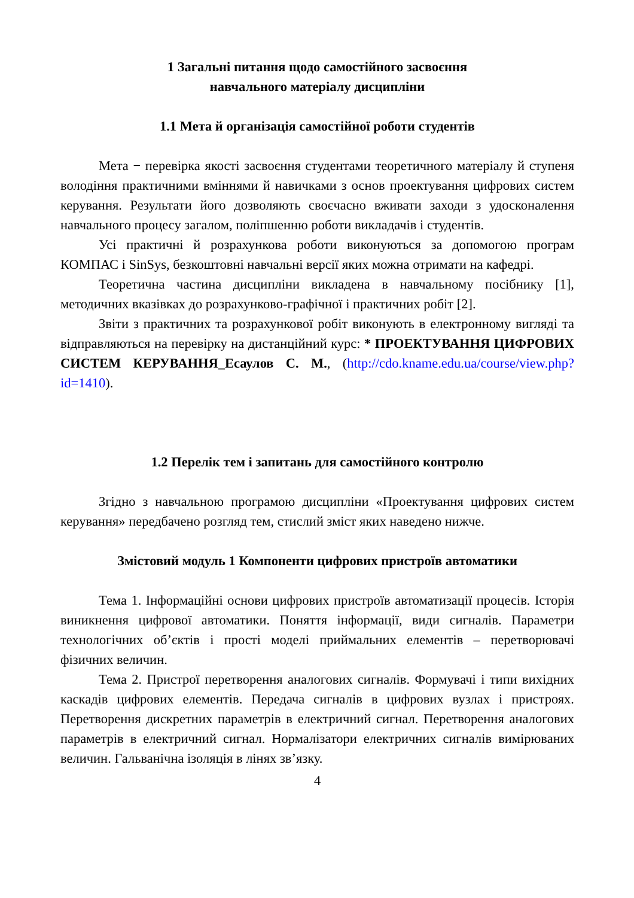1 Загальні питання щодо самостійного засвоєння
навчального матеріалу дисципліни
1.1 Мета й організація самостійної роботи студентів
Мета − перевірка якості засвоєння студентами теоретичного матеріалу й ступеня володіння практичними вміннями й навичками з основ проектування цифрових систем керування. Результати його дозволяють своєчасно вживати заходи з удосконалення навчального процесу загалом, поліпшенню роботи викладачів і студентів.
Усі практичні й розрахункова роботи виконуються за допомогою програм КОМПАС і SinSys, безкоштовні навчальні версії яких можна отримати на кафедрі.
Теоретична частина дисципліни викладена в навчальному посібнику [1], методичних вказівках до розрахунково-графічної і практичних робіт [2].
Звіти з практичних та розрахункової робіт виконують в електронному вигляді та відправляються на перевірку на дистанційний курс: * ПРОЕКТУВАННЯ ЦИФРОВИХ СИСТЕМ КЕРУВАННЯ_Есаулов С. М., (http://cdo.kname.edu.ua/course/view.php?id=1410).
1.2 Перелік тем і запитань для самостійного контролю
Згідно з навчальною програмою дисципліни «Проектування цифрових систем керування» передбачено розгляд тем, стислий зміст яких наведено нижче.
Змістовий модуль 1 Компоненти цифрових пристроїв автоматики
Тема 1. Інформаційні основи цифрових пристроїв автоматизації процесів. Історія виникнення цифрової автоматики. Поняття інформації, види сигналів. Параметри технологічних об’єктів і прості моделі приймальних елементів – перетворювачі фізичних величин.
Тема 2. Пристрої перетворення аналогових сигналів. Формувачі і типи вихідних каскадів цифрових елементів. Передача сигналів в цифрових вузлах і пристроях. Перетворення дискретних параметрів в електричний сигнал. Перетворення аналогових параметрів в електричний сигнал. Нормалізатори електричних сигналів вимірюваних величин. Гальванічна ізоляція в лінях зв’язку.
4